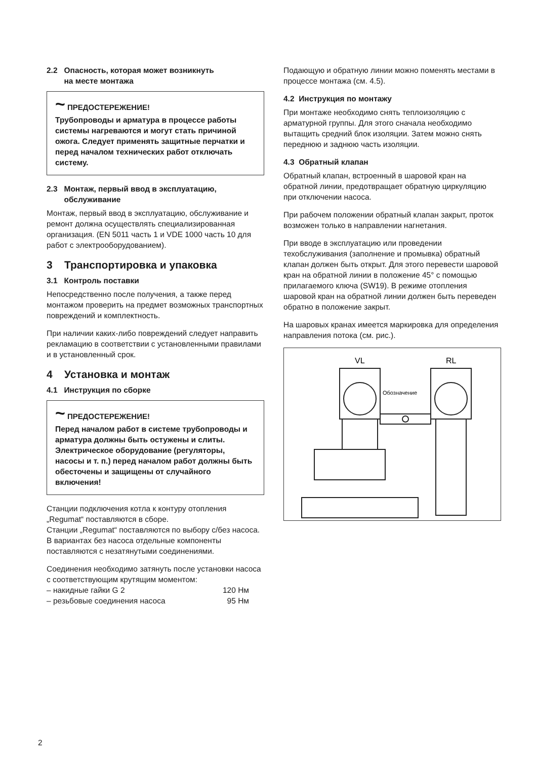2.2 Опасность, которая может возникнуть
на месте монтажа
~ ПРЕДОСТЕРЕЖЕНИЕ!
Трубопроводы и арматура в процессе работы системы нагреваются и могут стать причиной ожога. Следует применять защитные перчатки и перед началом технических работ отключать систему.
2.3 Монтаж, первый ввод в эксплуатацию,
обслуживание
Монтаж, первый ввод в эксплуатацию, обслуживание и ремонт должна осуществлять специализированная организация. (EN 5011 часть 1 и VDE 1000 часть 10 для работ с электрооборудованием).
3 Транспортировка и упаковка
3.1 Контроль поставки
Непосредственно после получения, а также перед монтажом проверить на предмет возможных транспортных повреждений и комплектность.
При наличии каких-либо повреждений следует направить рекламацию в соответствии с установленными правилами и в установленный срок.
4 Установка и монтаж
4.1 Инструкция по сборке
~ ПРЕДОСТЕРЕЖЕНИЕ!
Перед началом работ в системе трубопроводы и арматура должны быть остужены и слиты.
Электрическое оборудование (регуляторы, насосы и т. п.) перед началом работ должны быть обесточены и защищены от случайного включения!
Станции подключения котла к контуру отопления „Regumat“ поставляются в сборе.
Станции „Regumat“ поставляются по выбору с/без насоса. В вариантах без насоса отдельные компоненты поставляются с незатянутыми соединениями.
Соединения необходимо затянуть после установки насоса с соответствующим крутящим моментом:
– накидные гайки G 2 120 Нм
– резьбовые соединения насоса 95 Нм
Подающую и обратную линии можно поменять местами в процессе монтажа (см. 4.5).
4.2 Инструкция по монтажу
При монтаже необходимо снять теплоизоляцию с арматурной группы. Для этого сначала необходимо вытащить средний блок изоляции. Затем можно снять переднюю и заднюю часть изоляции.
4.3 Обратный клапан
Обратный клапан, встроенный в шаровой кран на обратной линии, предотвращает обратную циркуляцию при отключении насоса.
При рабочем положении обратный клапан закрыт, проток возможен только в направлении нагнетания.
При вводе в эксплуатацию или проведении техобслуживания (заполнение и промывка) обратный клапан должен быть открыт. Для этого перевести шаровой кран на обратной линии в положение 45° с помощью прилагаемого ключа (SW19). В режиме отопления шаровой кран на обратной линии должен быть переведен обратно в положение закрыт.
На шаровых кранах имеется маркировка для определения направления потока (см. рис.).
VL
RL
Обозначение
2